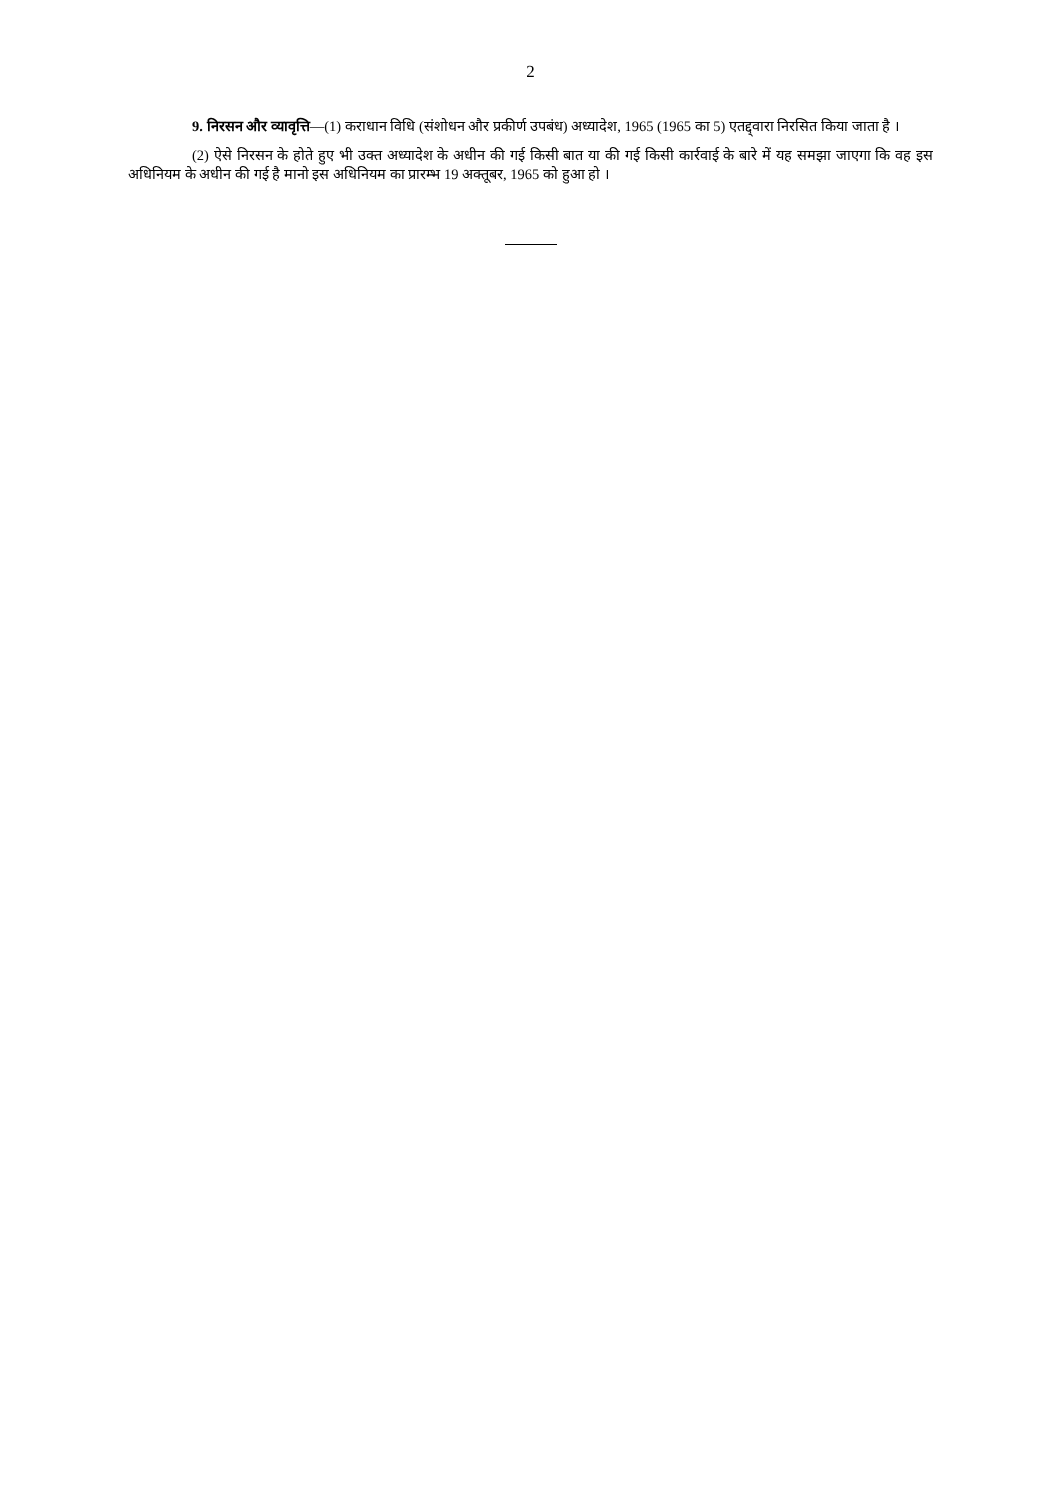2
9. निरसन और व्यावृत्ति—(1) कराधान विधि (संशोधन और प्रकीर्ण उपबंध) अध्यादेश, 1965 (1965 का 5) एतद्द्वारा निरसित किया जाता है ।
(2) ऐसे निरसन के होते हुए भी उक्त अध्यादेश के अधीन की गई किसी बात या की गई किसी कार्रवाई के बारे में यह समझा जाएगा कि वह इस अधिनियम के अधीन की गई है मानो इस अधिनियम का प्रारम्भ 19 अक्तूबर, 1965 को हुआ हो ।